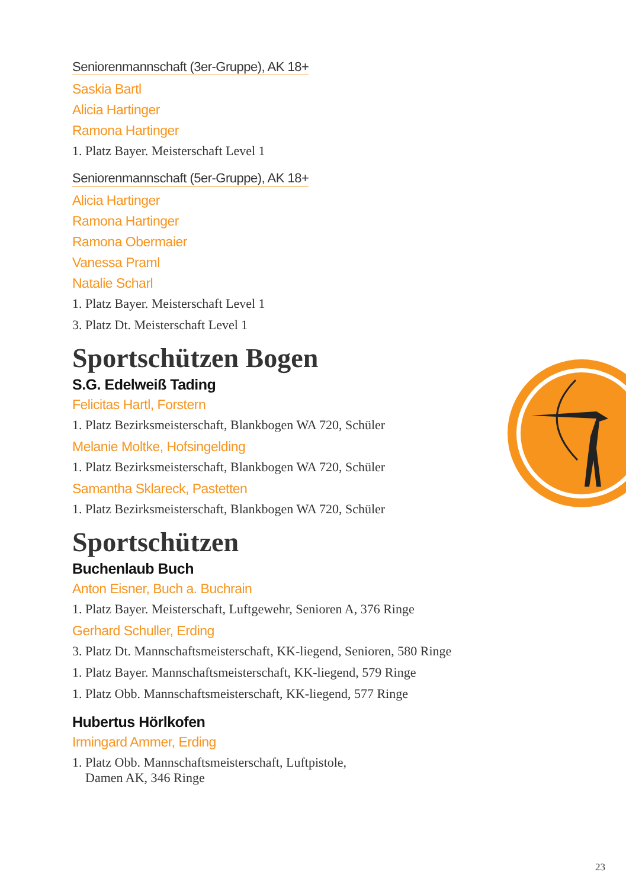Seniorenmannschaft (3er-Gruppe), AK 18+
Saskia Bartl
Alicia Hartinger
Ramona Hartinger
1. Platz Bayer. Meisterschaft Level 1
Seniorenmannschaft (5er-Gruppe), AK 18+
Alicia Hartinger
Ramona Hartinger
Ramona Obermaier
Vanessa Praml
Natalie Scharl
1. Platz Bayer. Meisterschaft Level 1
3. Platz Dt. Meisterschaft Level 1
Sportschützen Bogen
S.G. Edelweiß Tading
Felicitas Hartl, Forstern
1. Platz Bezirksmeisterschaft, Blankbogen WA 720, Schüler
Melanie Moltke, Hofsingelding
1. Platz Bezirksmeisterschaft, Blankbogen WA 720, Schüler
Samantha Sklareck, Pastetten
1. Platz Bezirksmeisterschaft, Blankbogen WA 720, Schüler
Sportschützen
Buchenlaub Buch
Anton Eisner, Buch a. Buchrain
1. Platz Bayer. Meisterschaft, Luftgewehr, Senioren A, 376 Ringe
Gerhard Schuller, Erding
3. Platz Dt. Mannschaftsmeisterschaft, KK-liegend, Senioren, 580 Ringe
1. Platz Bayer. Mannschaftsmeisterschaft, KK-liegend, 579 Ringe
1. Platz Obb. Mannschaftsmeisterschaft, KK-liegend, 577 Ringe
Hubertus Hörlkofen
Irmingard Ammer, Erding
1. Platz Obb. Mannschaftsmeisterschaft, Luftpistole,
Damen AK, 346 Ringe
23